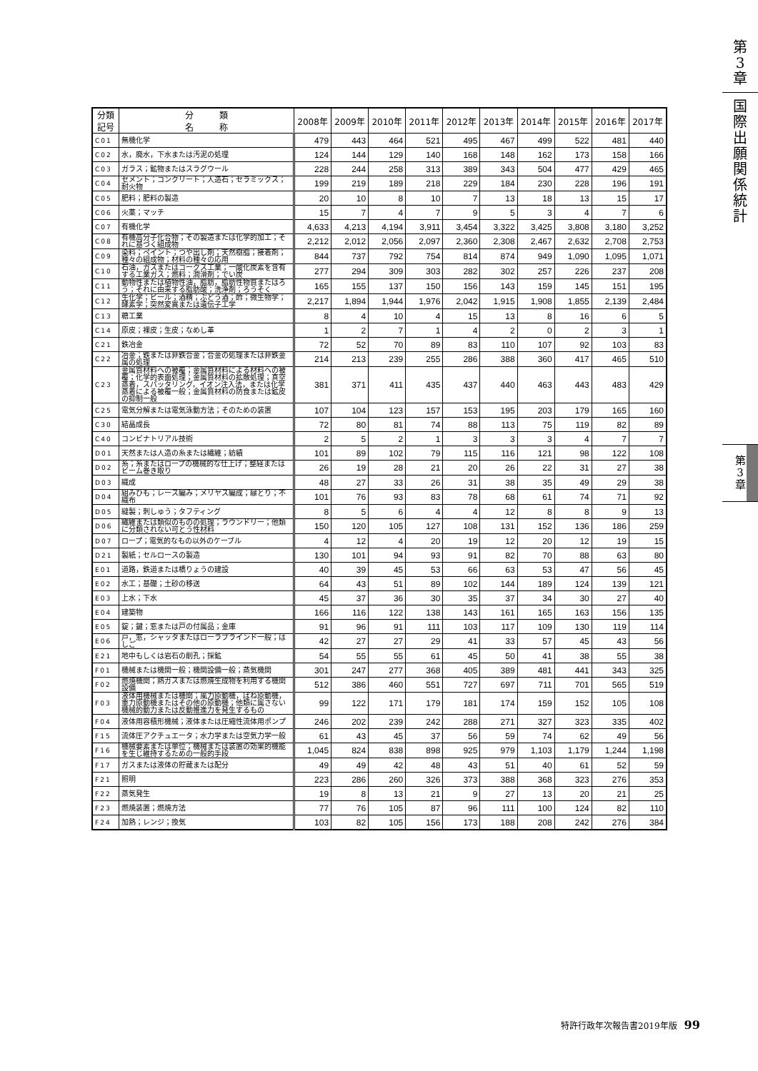第
3
章
国
際
出
願
関
係
統
計
第
3
章
| 分類 記号 | 分 類 名 称 | 2008年 | 2009年 | 2010年 | 2011年 | 2012年 | 2013年 | 2014年 | 2015年 | 2016年 | 2017年 |
| --- | --- | --- | --- | --- | --- | --- | --- | --- | --- | --- | --- |
| C01 | 無機化学 | 479 | 443 | 464 | 521 | 495 | 467 | 499 | 522 | 481 | 440 |
| C02 | 水，廃水，下水または汚泥の処理 | 124 | 144 | 129 | 140 | 168 | 148 | 162 | 173 | 158 | 166 |
| C03 | ガラス；鉱物またはスラグウール | 228 | 244 | 258 | 313 | 389 | 343 | 504 | 477 | 429 | 465 |
| C04 | セメント；コンクリート；人造石；セラミックス；耐火物 | 199 | 219 | 189 | 218 | 229 | 184 | 230 | 228 | 196 | 191 |
| C05 | 肥料；肥料の製造 | 20 | 10 | 8 | 10 | 7 | 13 | 18 | 13 | 15 | 17 |
| C06 | 火薬；マッチ | 15 | 7 | 4 | 7 | 9 | 5 | 3 | 4 | 7 | 6 |
| C07 | 有機化学 | 4,633 | 4,213 | 4,194 | 3,911 | 3,454 | 3,322 | 3,425 | 3,808 | 3,180 | 3,252 |
| C08 | 有機高分子化合物；その製造または化学的加工；それに基づく組成物 | 2,212 | 2,012 | 2,056 | 2,097 | 2,360 | 2,308 | 2,467 | 2,632 | 2,708 | 2,753 |
| C09 | 染料；ペイント；つや出し剤；天然樹脂；接着剤；種々の組成物；材料の種々の応用 | 844 | 737 | 792 | 754 | 814 | 874 | 949 | 1,090 | 1,095 | 1,071 |
| C10 | 石油，ガスまたはコークス工業；一酸化炭素を含有する工業ガス；燃料；潤滑剤；でい炭 | 277 | 294 | 309 | 303 | 282 | 302 | 257 | 226 | 237 | 208 |
| C11 | 動物性または植物性油，脂肪，脂肪性物質またはろう；それに由来する脂肪酸；洗浄剤；ろうそく | 165 | 155 | 137 | 150 | 156 | 143 | 159 | 145 | 151 | 195 |
| C12 | 生化学；ビール；酒精；ぶどう酒；酢；微生物学；酵素学；突然変異または遺伝子工学 | 2,217 | 1,894 | 1,944 | 1,976 | 2,042 | 1,915 | 1,908 | 1,855 | 2,139 | 2,484 |
| C13 | 糖工業 | 8 | 4 | 10 | 4 | 15 | 13 | 8 | 16 | 6 | 5 |
| C14 | 原皮；裸皮；生皮；なめし革 | 1 | 2 | 7 | 1 | 4 | 2 | 0 | 2 | 3 | 1 |
| C21 | 鉄冶金 | 72 | 52 | 70 | 89 | 83 | 110 | 107 | 92 | 103 | 83 |
| C22 | 冶金；鉄または非鉄合金；合金の処理または非鉄金属の処理 | 214 | 213 | 239 | 255 | 286 | 388 | 360 | 417 | 465 | 510 |
| C23 | 金属質材料への被覆；金属質材料による材料への被覆；化学的表面処理；金属質材料の拡散処理；真空蒸着，スパッタリング，イオン注入法，または化学蒸着による被覆一般；金属質材料の防食または鉱皮の抑制一般 | 381 | 371 | 411 | 435 | 437 | 440 | 463 | 443 | 483 | 429 |
| C25 | 電気分解または電気泳動方法；そのための装置 | 107 | 104 | 123 | 157 | 153 | 195 | 203 | 179 | 165 | 160 |
| C30 | 結晶成長 | 72 | 80 | 81 | 74 | 88 | 113 | 75 | 119 | 82 | 89 |
| C40 | コンビナトリアル技術 | 2 | 5 | 2 | 1 | 3 | 3 | 3 | 4 | 7 | 7 |
| D01 | 天然または人造の糸または繊維；紡績 | 101 | 89 | 102 | 79 | 115 | 116 | 121 | 98 | 122 | 108 |
| D02 | 糸；糸またはロープの機械的な仕上げ；整経またはビーム巻き取り | 26 | 19 | 28 | 21 | 20 | 26 | 22 | 31 | 27 | 38 |
| D03 | 織成 | 48 | 27 | 33 | 26 | 31 | 38 | 35 | 49 | 29 | 38 |
| D04 | 組みひも；レース編み；メリヤス編成；縁とり；不織布 | 101 | 76 | 93 | 83 | 78 | 68 | 61 | 74 | 71 | 92 |
| D05 | 縫製；刺しゅう；タフティング | 8 | 5 | 6 | 4 | 4 | 12 | 8 | 8 | 9 | 13 |
| D06 | 繊維または類似のものの処理；ラウンドリー；他類に分類されない可とう性材料 | 150 | 120 | 105 | 127 | 108 | 131 | 152 | 136 | 186 | 259 |
| D07 | ロープ；電気的なもの以外のケーブル | 4 | 12 | 4 | 20 | 19 | 12 | 20 | 12 | 19 | 15 |
| D21 | 製紙；セルロースの製造 | 130 | 101 | 94 | 93 | 91 | 82 | 70 | 88 | 63 | 80 |
| E01 | 道路，鉄道または橋りょうの建設 | 40 | 39 | 45 | 53 | 66 | 63 | 53 | 47 | 56 | 45 |
| E02 | 水工；基礎；土砂の移送 | 64 | 43 | 51 | 89 | 102 | 144 | 189 | 124 | 139 | 121 |
| E03 | 上水；下水 | 45 | 37 | 36 | 30 | 35 | 37 | 34 | 30 | 27 | 40 |
| E04 | 建築物 | 166 | 116 | 122 | 138 | 143 | 161 | 165 | 163 | 156 | 135 |
| E05 | 錠；鍵；窓または戸の付属品；金庫 | 91 | 96 | 91 | 111 | 103 | 117 | 109 | 130 | 119 | 114 |
| E06 | 戸，窓，シャッタまたはローラブラインド一般；はしご | 42 | 27 | 27 | 29 | 41 | 33 | 57 | 45 | 43 | 56 |
| E21 | 地中もしくは岩石の削孔；採鉱 | 54 | 55 | 55 | 61 | 45 | 50 | 41 | 38 | 55 | 38 |
| F01 | 機械または機関一般；機関設備一般；蒸気機関 | 301 | 247 | 277 | 368 | 405 | 389 | 481 | 441 | 343 | 325 |
| F02 | 燃焼機関；熱ガスまたは燃焼生成物を利用する機関設備 | 512 | 386 | 460 | 551 | 727 | 697 | 711 | 701 | 565 | 519 |
| F03 | 液体用機械または機関；風力原動機，ばね原動機，重力原動機またはその他の原動機；他類に属さない機械的動力または反動推進力を発生するもの | 99 | 122 | 171 | 179 | 181 | 174 | 159 | 152 | 105 | 108 |
| F04 | 液体用容積形機械；液体または圧縮性流体用ポンプ | 246 | 202 | 239 | 242 | 288 | 271 | 327 | 323 | 335 | 402 |
| F15 | 流体圧アクチュエータ；水力学または空気力学一般 | 61 | 43 | 45 | 37 | 56 | 59 | 74 | 62 | 49 | 56 |
| F16 | 機械要素または単位；機械または装置の効果的機能を生じ維持するための一般的手段 | 1,045 | 824 | 838 | 898 | 925 | 979 | 1,103 | 1,179 | 1,244 | 1,198 |
| F17 | ガスまたは液体の貯蔵または配分 | 49 | 49 | 42 | 48 | 43 | 51 | 40 | 61 | 52 | 59 |
| F21 | 照明 | 223 | 286 | 260 | 326 | 373 | 388 | 368 | 323 | 276 | 353 |
| F22 | 蒸気発生 | 19 | 8 | 13 | 21 | 9 | 27 | 13 | 20 | 21 | 25 |
| F23 | 燃焼装置；燃焼方法 | 77 | 76 | 105 | 87 | 96 | 111 | 100 | 124 | 82 | 110 |
| F24 | 加熱；レンジ；換気 | 103 | 82 | 105 | 156 | 173 | 188 | 208 | 242 | 276 | 384 |
特許行政年次報告書2019年版 99